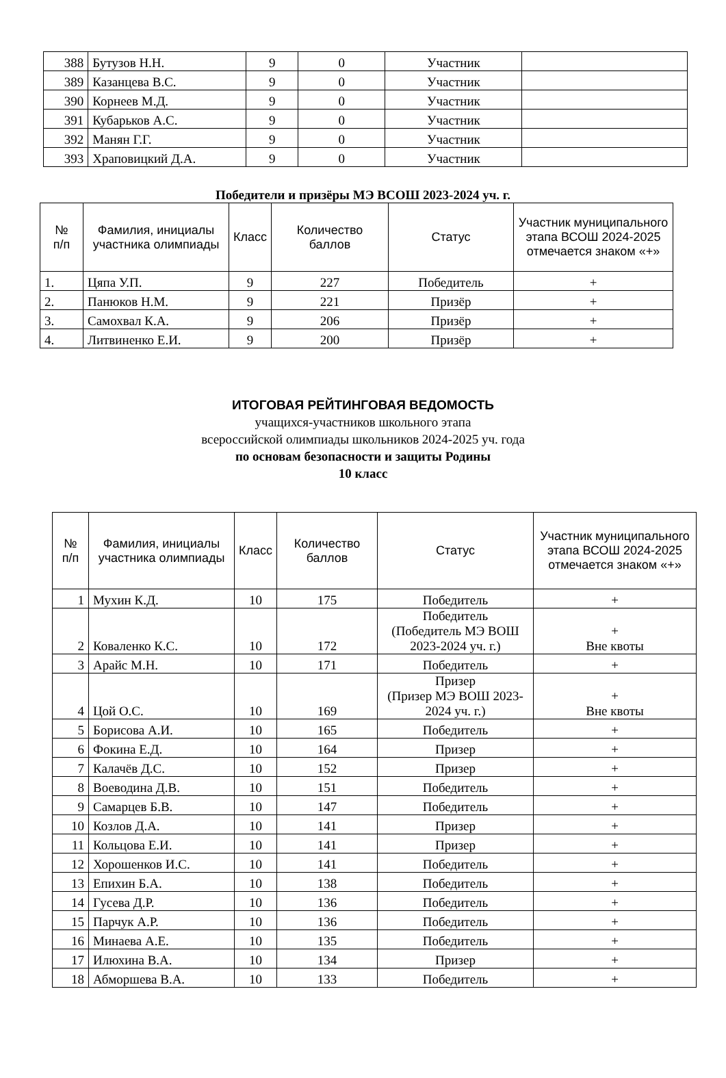| 388 | Бутузов Н.Н. | 9 | 0 | Участник | |
| 389 | Казанцева В.С. | 9 | 0 | Участник | |
| 390 | Корнеев М.Д. | 9 | 0 | Участник | |
| 391 | Кубарьков А.С. | 9 | 0 | Участник | |
| 392 | Манян Г.Г. | 9 | 0 | Участник | |
| 393 | Храповицкий Д.А. | 9 | 0 | Участник | |
Победители и призёры МЭ ВСОШ 2023-2024 уч. г.
| № п/п | Фамилия, инициалы участника олимпиады | Класс | Количество баллов | Статус | Участник муниципального этапа ВСОШ 2024-2025 отмечается знаком «+» |
| 1. | Цяпа У.П. | 9 | 227 | Победитель | + |
| 2. | Панюков Н.М. | 9 | 221 | Призёр | + |
| 3. | Самохвал К.А. | 9 | 206 | Призёр | + |
| 4. | Литвиненко Е.И. | 9 | 200 | Призёр | + |
ИТОГОВАЯ РЕЙТИНГОВАЯ ВЕДОМОСТЬ
учащихся-участников школьного этапа
всероссийской олимпиады школьников 2024-2025 уч. года
по основам безопасности и защиты Родины
10 класс
| № п/п | Фамилия, инициалы участника олимпиады | Класс | Количество баллов | Статус | Участник муниципального этапа ВСОШ 2024-2025 отмечается знаком «+» |
| 1 | Мухин К.Д. | 10 | 175 | Победитель | + |
| 2 | Коваленко К.С. | 10 | 172 | Победитель (Победитель МЭ ВОШ 2023-2024 уч. г.) | + Вне квоты |
| 3 | Арайс М.Н. | 10 | 171 | Победитель | + |
| 4 | Цой О.С. | 10 | 169 | Призер (Призер МЭ ВОШ 2023-2024 уч. г.) | + Вне квоты |
| 5 | Борисова А.И. | 10 | 165 | Победитель | + |
| 6 | Фокина Е.Д. | 10 | 164 | Призер | + |
| 7 | Калачёв Д.С. | 10 | 152 | Призер | + |
| 8 | Воеводина Д.В. | 10 | 151 | Победитель | + |
| 9 | Самарцев Б.В. | 10 | 147 | Победитель | + |
| 10 | Козлов Д.А. | 10 | 141 | Призер | + |
| 11 | Кольцова Е.И. | 10 | 141 | Призер | + |
| 12 | Хорошенков И.С. | 10 | 141 | Победитель | + |
| 13 | Епихин Б.А. | 10 | 138 | Победитель | + |
| 14 | Гусева Д.Р. | 10 | 136 | Победитель | + |
| 15 | Парчук А.Р. | 10 | 136 | Победитель | + |
| 16 | Минаева А.Е. | 10 | 135 | Победитель | + |
| 17 | Илюхина В.А. | 10 | 134 | Призер | + |
| 18 | Абморшева В.А. | 10 | 133 | Победитель | + |